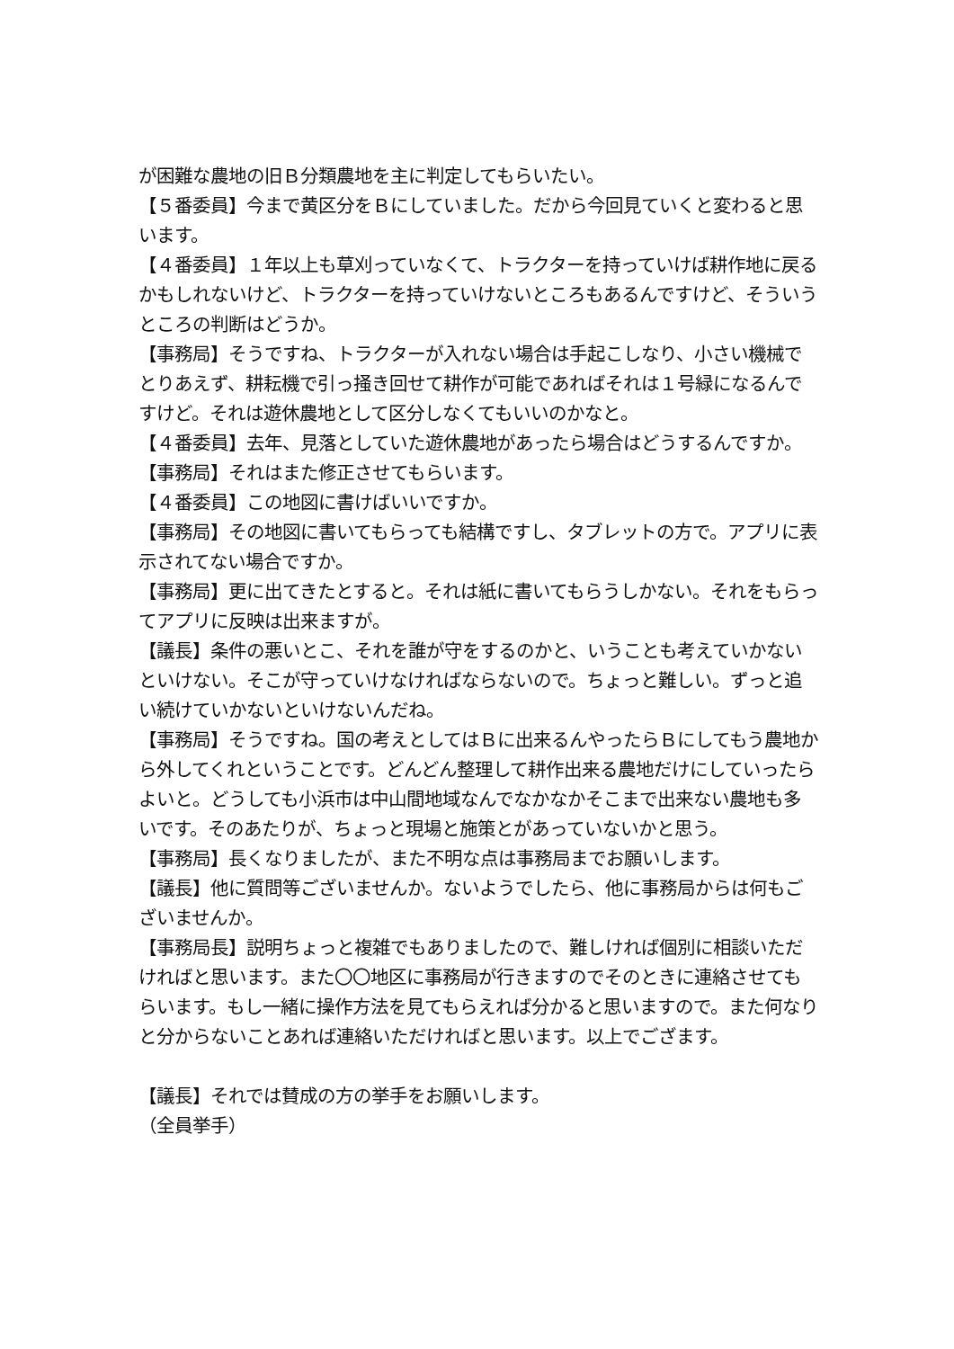が困難な農地の旧Ｂ分類農地を主に判定してもらいたい。
【５番委員】今まで黄区分をＢにしていました。だから今回見ていくと変わると思います。
【４番委員】１年以上も草刈っていなくて、トラクターを持っていけば耕作地に戻るかもしれないけど、トラクターを持っていけないところもあるんですけど、そういうところの判断はどうか。
【事務局】そうですね、トラクターが入れない場合は手起こしなり、小さい機械でとりあえず、耕耘機で引っ掻き回せて耕作が可能であればそれは１号緑になるんですけど。それは遊休農地として区分しなくてもいいのかなと。
【４番委員】去年、見落としていた遊休農地があったら場合はどうするんですか。
【事務局】それはまた修正させてもらいます。
【４番委員】この地図に書けばいいですか。
【事務局】その地図に書いてもらっても結構ですし、タブレットの方で。アプリに表示されてない場合ですか。
【事務局】更に出てきたとすると。それは紙に書いてもらうしかない。それをもらってアプリに反映は出来ますが。
【議長】条件の悪いとこ、それを誰が守をするのかと、いうことも考えていかないといけない。そこが守っていけなければならないので。ちょっと難しい。ずっと追い続けていかないといけないんだね。
【事務局】そうですね。国の考えとしてはＢに出来るんやったらＢにしてもう農地から外してくれということです。どんどん整理して耕作出来る農地だけにしていったらよいと。どうしても小浜市は中山間地域なんでなかなかそこまで出来ない農地も多いです。そのあたりが、ちょっと現場と施策とがあっていないかと思う。
【事務局】長くなりましたが、また不明な点は事務局までお願いします。
【議長】他に質問等ございませんか。ないようでしたら、他に事務局からは何もございませんか。
【事務局長】説明ちょっと複雑でもありましたので、難しければ個別に相談いただければと思います。また〇〇地区に事務局が行きますのでそのときに連絡させてもらいます。もし一緒に操作方法を見てもらえれば分かると思いますので。また何なりと分からないことあれば連絡いただければと思います。以上でござます。
【議長】それでは賛成の方の挙手をお願いします。
（全員挙手）